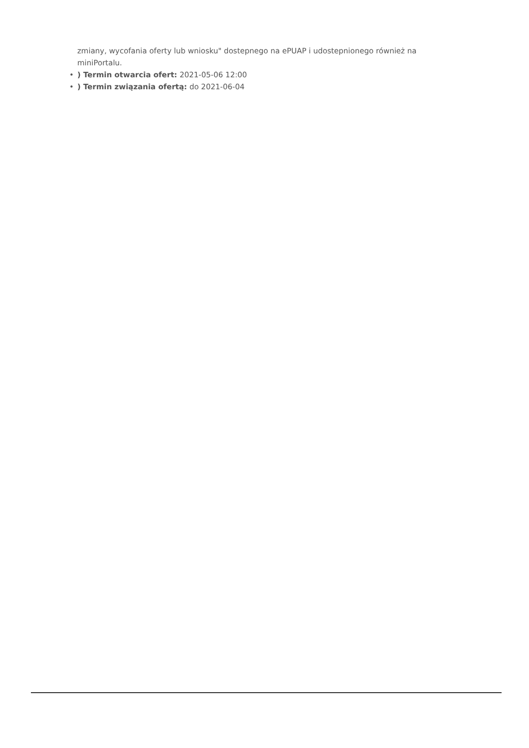zmiany, wycofania oferty lub wniosku" dostepnego na ePUAP i udostepnionego również na miniPortalu.
•) Termin otwarcia ofert: 2021-05-06 12:00
•) Termin związania ofertą: do 2021-06-04